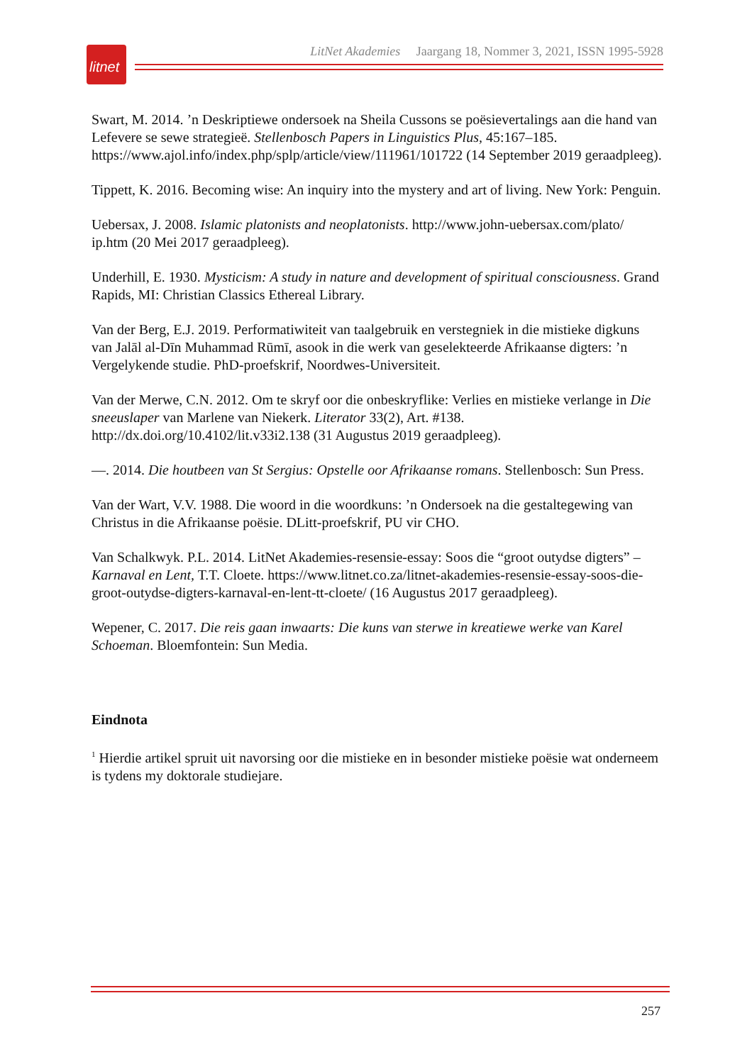litnet
LitNet Akademies Jaargang 18, Nommer 3, 2021, ISSN 1995-5928
Swart, M. 2014. ’n Deskriptiewe ondersoek na Sheila Cussons se poësievertalings aan die hand van Lefevere se sewe strategieë. Stellenbosch Papers in Linguistics Plus, 45:167–185. https://www.ajol.info/index.php/splp/article/view/111961/101722 (14 September 2019 geraadpleeg).
Tippett, K. 2016. Becoming wise: An inquiry into the mystery and art of living. New York: Penguin.
Uebersax, J. 2008. Islamic platonists and neoplatonists. http://www.john-uebersax.com/plato/ ip.htm (20 Mei 2017 geraadpleeg).
Underhill, E. 1930. Mysticism: A study in nature and development of spiritual consciousness. Grand Rapids, MI: Christian Classics Ethereal Library.
Van der Berg, E.J. 2019. Performatiwiteit van taalgebruik en verstegniek in die mistieke digkuns van Jalāl al-Dīn Muhammad Rūmī, asook in die werk van geselekteerde Afrikaanse digters: ’n Vergelykende studie. PhD-proefskrif, Noordwes-Universiteit.
Van der Merwe, C.N. 2012. Om te skryf oor die onbeskryflike: Verlies en mistieke verlange in Die sneeuslaper van Marlene van Niekerk. Literator 33(2), Art. #138. http://dx.doi.org/10.4102/lit.v33i2.138 (31 Augustus 2019 geraadpleeg).
—. 2014. Die houtbeen van St Sergius: Opstelle oor Afrikaanse romans. Stellenbosch: Sun Press.
Van der Wart, V.V. 1988. Die woord in die woordkuns: ’n Ondersoek na die gestaltegewing van Christus in die Afrikaanse poësie. DLitt-proefskrif, PU vir CHO.
Van Schalkwyk. P.L. 2014. LitNet Akademies-resensie-essay: Soos die “groot outydse digters” – Karnaval en Lent, T.T. Cloete. https://www.litnet.co.za/litnet-akademies-resensie-essay-soos-die-groot-outydse-digters-karnaval-en-lent-tt-cloete/ (16 Augustus 2017 geraadpleeg).
Wepener, C. 2017. Die reis gaan inwaarts: Die kuns van sterwe in kreatiewe werke van Karel Schoeman. Bloemfontein: Sun Media.
Eindnota
<sup>1</sup> Hierdie artikel spruit uit navorsing oor die mistieke en in besonder mistieke poësie wat onderneem is tydens my doktorale studiejare.
257